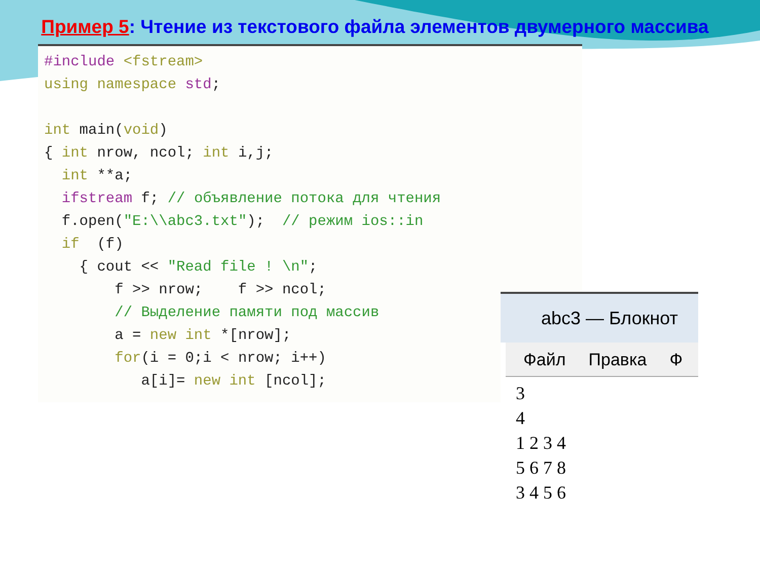Пример 5: Чтение из текстового файла элементов двумерного массива
#include <fstream> using namespace std; int main(void) { int nrow, ncol; int i,j; int **a; ifstream f; // объявление потока для чтения f.open("E:\\abc3.txt"); // режим ios::in if (f) { cout << "Read file ! \n"; f >> nrow; f >> ncol; // Выделение памяти под массив a = new int *[nrow]; for(i = 0;i < nrow; i++) a[i]= new int [ncol];
abc3 — Блокнот
Файл Правка Ф
3 4 1 2 3 4 5 6 7 8 3 4 5 6